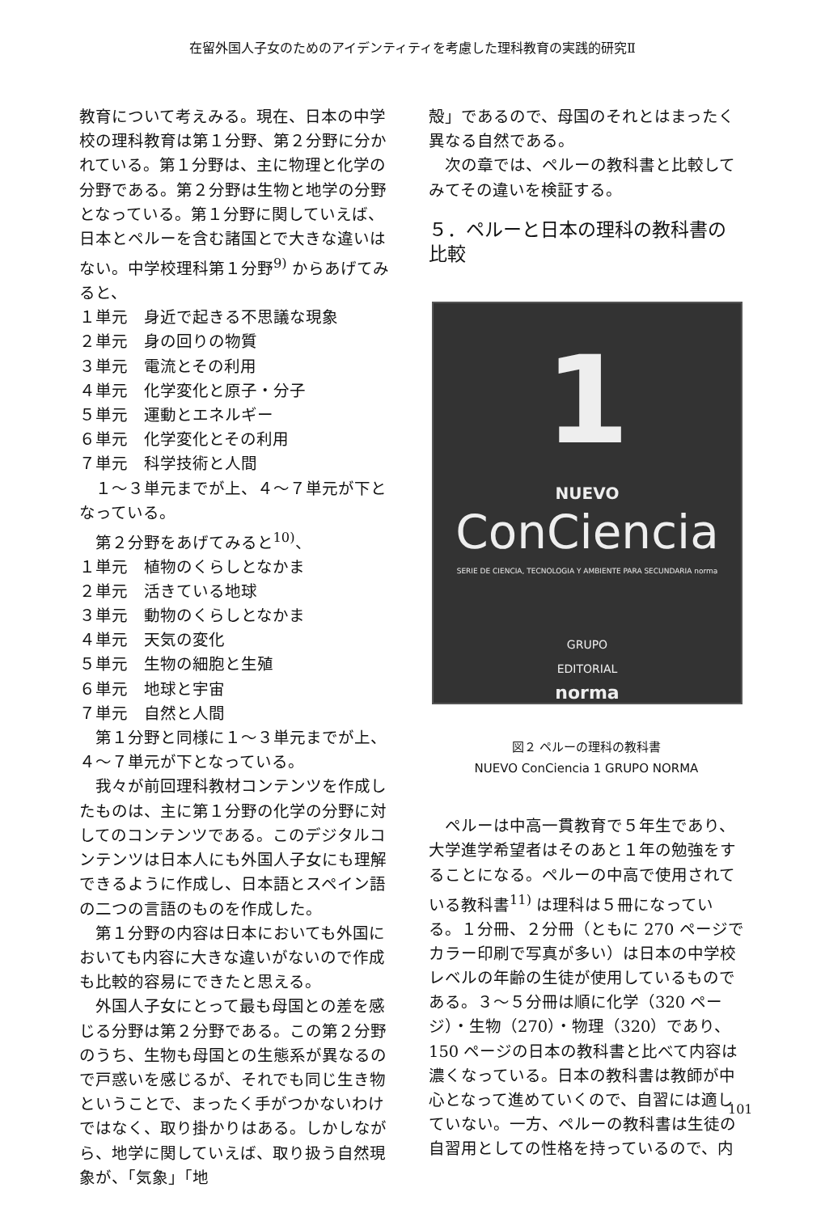在留外国人子女のためのアイデンティティを考慮した理科教育の実践的研究Ⅱ
教育について考えみる。現在、日本の中学校の理科教育は第１分野、第２分野に分かれている。第１分野は、主に物理と化学の分野である。第２分野は生物と地学の分野となっている。第１分野に関していえば、日本とペルーを含む諸国とで大きな違いはない。中学校理科第１分野<sup>9)</sup> からあげてみると、
１単元　身近で起きる不思議な現象
２単元　身の回りの物質
３単元　電流とその利用
４単元　化学変化と原子・分子
５単元　運動とエネルギー
６単元　化学変化とその利用
７単元　科学技術と人間
１～３単元までが上、４～７単元が下となっている。
第２分野をあげてみると<sup>10)</sup>、
１単元　植物のくらしとなかま
２単元　活きている地球
３単元　動物のくらしとなかま
４単元　天気の変化
５単元　生物の細胞と生殖
６単元　地球と宇宙
７単元　自然と人間
第１分野と同様に１～３単元までが上、４～７単元が下となっている。
我々が前回理科教材コンテンツを作成したものは、主に第１分野の化学の分野に対してのコンテンツである。このデジタルコンテンツは日本人にも外国人子女にも理解できるように作成し、日本語とスペイン語の二つの言語のものを作成した。
第１分野の内容は日本においても外国においても内容に大きな違いがないので作成も比較的容易にできたと思える。
外国人子女にとって最も母国との差を感じる分野は第２分野である。この第２分野のうち、生物も母国との生態系が異なるので戸惑いを感じるが、それでも同じ生き物ということで、まったく手がつかないわけではなく、取り掛かりはある。しかしながら、地学に関していえば、取り扱う自然現象が、「気象」「地
殻」であるので、母国のそれとはまったく異なる自然である。
次の章では、ペルーの教科書と比較してみてその違いを検証する。
５．ペルーと日本の理科の教科書の比較
1
NUEVO
ConCiencia
SERIE DE CIENCIA, TECNOLOGIA Y AMBIENTE PARA SECUNDARIA norma
GRUPO
EDITORIAL
norma
図２ ペルーの理科の教科書
NUEVO ConCiencia 1 GRUPO NORMA
ペルーは中高一貫教育で５年生であり、大学進学希望者はそのあと１年の勉強をすることになる。ペルーの中高で使用されている教科書<sup>11)</sup> は理科は５冊になっている。１分冊、２分冊（ともに 270 ページでカラー印刷で写真が多い）は日本の中学校レベルの年齢の生徒が使用しているものである。３～５分冊は順に化学（320 ページ）・生物（270）・物理（320）であり、150 ページの日本の教科書と比べて内容は濃くなっている。日本の教科書は教師が中心となって進めていくので、自習には適していない。一方、ペルーの教科書は生徒の自習用としての性格を持っているので、内
101